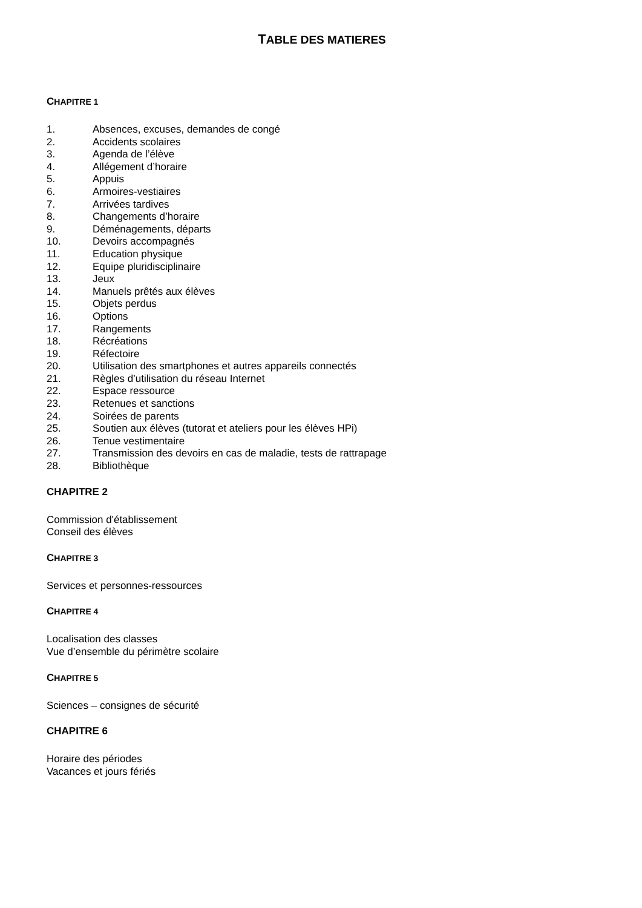TABLE DES MATIERES
CHAPITRE 1
1. Absences, excuses, demandes de congé
2. Accidents scolaires
3. Agenda de l’élève
4. Allégement d’horaire
5. Appuis
6. Armoires-vestiaires
7. Arrivées tardives
8. Changements d’horaire
9. Déménagements, départs
10. Devoirs accompagnés
11. Education physique
12. Equipe pluridisciplinaire
13. Jeux
14. Manuels prêtés aux élèves
15. Objets perdus
16. Options
17. Rangements
18. Récréations
19. Réfectoire
20. Utilisation des smartphones et autres appareils connectés
21. Règles d’utilisation du réseau Internet
22. Espace ressource
23. Retenues et sanctions
24. Soirées de parents
25. Soutien aux élèves (tutorat et ateliers pour les élèves HPi)
26. Tenue vestimentaire
27. Transmission des devoirs en cas de maladie, tests de rattrapage
28. Bibliothèque
CHAPITRE 2
Commission d'établissement
Conseil des élèves
CHAPITRE 3
Services et personnes-ressources
CHAPITRE 4
Localisation des classes
Vue d’ensemble du périmètre scolaire
CHAPITRE 5
Sciences – consignes de sécurité
CHAPITRE 6
Horaire des périodes
Vacances et jours fériés